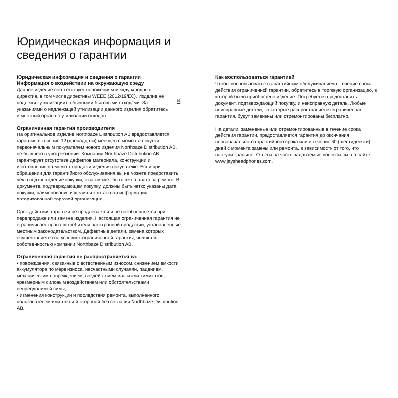Юридическая информация и
сведения о гарантии
Юридическая информация и сведения о гарантии
Информация о воздействии на окружающую среду
Данное изделие соответствует положениям международных директив, в том числе директивы WEEE (2012/19/EC). Изделие не подлежит утилизации с обычными бытовыми отходами. За указаниями о надлежащей утилизации данного изделия обратитесь в местный орган по утилизации отходов.
Ограниченная гарантия производителя
На оригинальное изделие Northbaze Distribution AB предоставляется гарантия в течение 12 (двенадцати) месяцев с момента покупки первоначальным покупателем нового изделия Northbaze Distribution AB, не бывшего в употреблении. Компания Northbaze Distribution AB гарантирует отсутствие дефектов материала, конструкции и изготовления на момент продажи изделия покупателю. Если при обращении для гарантийного обслуживания вы не можете предоставить чек в подтверждение покупки, с вас может быть взята плата за ремонт. В документе, подтверждающем покупку, должны быть четко указаны дата покупки, наименование изделия и контактная информация авторизованной торговой организации.
Срок действия гарантии не продлевается и не возобновляется при перепродаже или замене изделия. Настоящая ограниченная гарантия не ограничивает права потребителя электронной продукции, установленные местным законодательством. Дефектные детали, замена которых осуществляется на условиях ограниченной гарантии, являются собственностью компании Northbaze Distribution AB.
Ограниченная гарантия не распространяется на:
• повреждения, связанные с естественным износом, снижением емкости аккумулятора по мере износа, несчастными случаями, падением, механическим повреждением, воздействием влаги или химикатов, чрезмерным силовым воздействием или обстоятельствами непреодолимой силы;
• изменения конструкции и последствия ремонта, выполненного пользователем или третьей стороной без согласия Northbaze Distribution AB.
Как воспользоваться гарантией
Чтобы воспользоваться гарантийным обслуживанием в течение срока действия ограниченной гарантии, обратитесь в торговую организацию, в которой было приобретено изделие. Потребуется предоставить документ, подтверждающий покупку, и неисправную деталь. Любые неисправные детали, на которые распространяется ограниченная гарантия, будут заменены или отремонтированы бесплатно.
На детали, замененные или отремонтированные в течение срока действия гарантии, предоставляется гарантия до окончания первоначального гарантийного срока или в течение 60 (шестидесяти) дней с момента замены или ремонта, в зависимости от того, что наступит раньше. Ответы на часто задаваемые вопросы см. на сайте www.jaysheadphones.com.